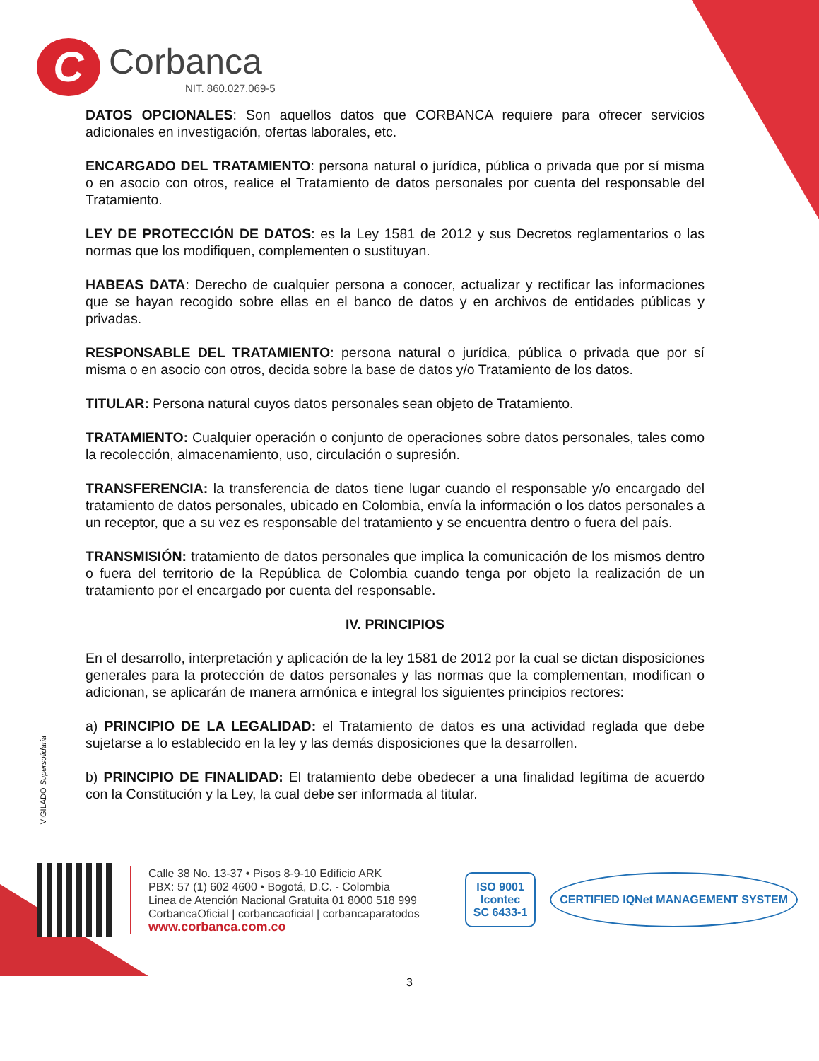C
Corbanca
NIT. 860.027.069-5
DATOS OPCIONALES: Son aquellos datos que CORBANCA requiere para ofrecer servicios adicionales en investigación, ofertas laborales, etc.
ENCARGADO DEL TRATAMIENTO: persona natural o jurídica, pública o privada que por sí misma o en asocio con otros, realice el Tratamiento de datos personales por cuenta del responsable del Tratamiento.
LEY DE PROTECCIÓN DE DATOS: es la Ley 1581 de 2012 y sus Decretos reglamentarios o las normas que los modifiquen, complementen o sustituyan.
HABEAS DATA: Derecho de cualquier persona a conocer, actualizar y rectificar las informaciones que se hayan recogido sobre ellas en el banco de datos y en archivos de entidades públicas y privadas.
RESPONSABLE DEL TRATAMIENTO: persona natural o jurídica, pública o privada que por sí misma o en asocio con otros, decida sobre la base de datos y/o Tratamiento de los datos.
TITULAR: Persona natural cuyos datos personales sean objeto de Tratamiento.
TRATAMIENTO: Cualquier operación o conjunto de operaciones sobre datos personales, tales como la recolección, almacenamiento, uso, circulación o supresión.
TRANSFERENCIA: la transferencia de datos tiene lugar cuando el responsable y/o encargado del tratamiento de datos personales, ubicado en Colombia, envía la información o los datos personales a un receptor, que a su vez es responsable del tratamiento y se encuentra dentro o fuera del país.
TRANSMISIÓN: tratamiento de datos personales que implica la comunicación de los mismos dentro o fuera del territorio de la República de Colombia cuando tenga por objeto la realización de un tratamiento por el encargado por cuenta del responsable.
IV. PRINCIPIOS
En el desarrollo, interpretación y aplicación de la ley 1581 de 2012 por la cual se dictan disposiciones generales para la protección de datos personales y las normas que la complementan, modifican o adicionan, se aplicarán de manera armónica e integral los siguientes principios rectores:
a) PRINCIPIO DE LA LEGALIDAD: el Tratamiento de datos es una actividad reglada que debe sujetarse a lo establecido en la ley y las demás disposiciones que la desarrollen.
b) PRINCIPIO DE FINALIDAD: El tratamiento debe obedecer a una finalidad legítima de acuerdo con la Constitución y la Ley, la cual debe ser informada al titular.
VIGILADO Supersolidaria
Calle 38 No. 13-37 • Pisos 8-9-10 Edificio ARK
PBX: 57 (1) 602 4600 • Bogotá, D.C. - Colombia
Linea de Atención Nacional Gratuita 01 8000 518 999
CorbancaOficial | corbancaoficial | corbancaparatodos
www.corbanca.com.co
ISO 9001
Icontec
SC 6433-1
CERTIFIED IQNet MANAGEMENT SYSTEM
3